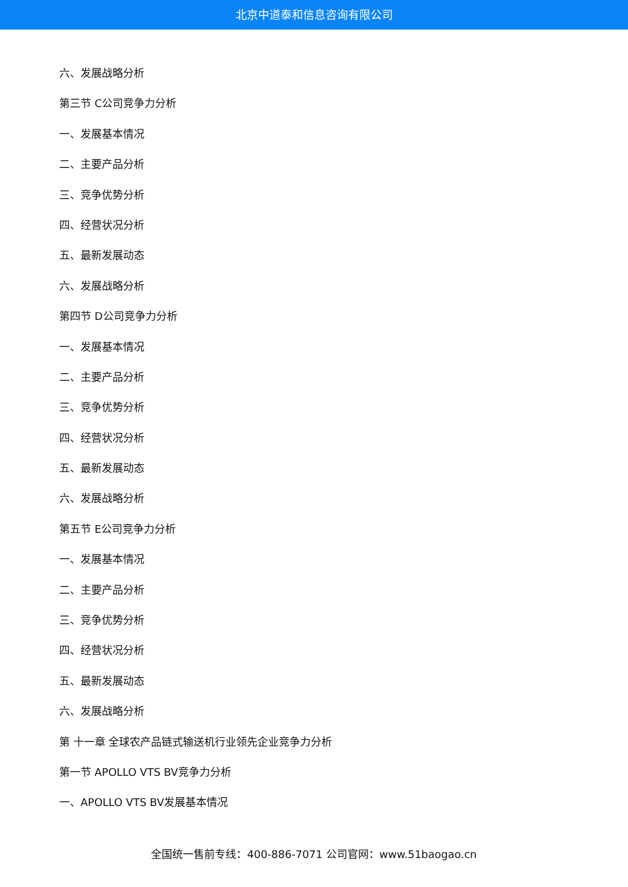北京中道泰和信息咨询有限公司
六、发展战略分析
第三节 C公司竞争力分析
一、发展基本情况
二、主要产品分析
三、竞争优势分析
四、经营状况分析
五、最新发展动态
六、发展战略分析
第四节 D公司竞争力分析
一、发展基本情况
二、主要产品分析
三、竞争优势分析
四、经营状况分析
五、最新发展动态
六、发展战略分析
第五节 E公司竞争力分析
一、发展基本情况
二、主要产品分析
三、竞争优势分析
四、经营状况分析
五、最新发展动态
六、发展战略分析
第 十一章 全球农产品链式输送机行业领先企业竞争力分析
第一节 APOLLO VTS BV竞争力分析
一、APOLLO VTS BV发展基本情况
全国统一售前专线：400-886-7071 公司官网：www.51baogao.cn